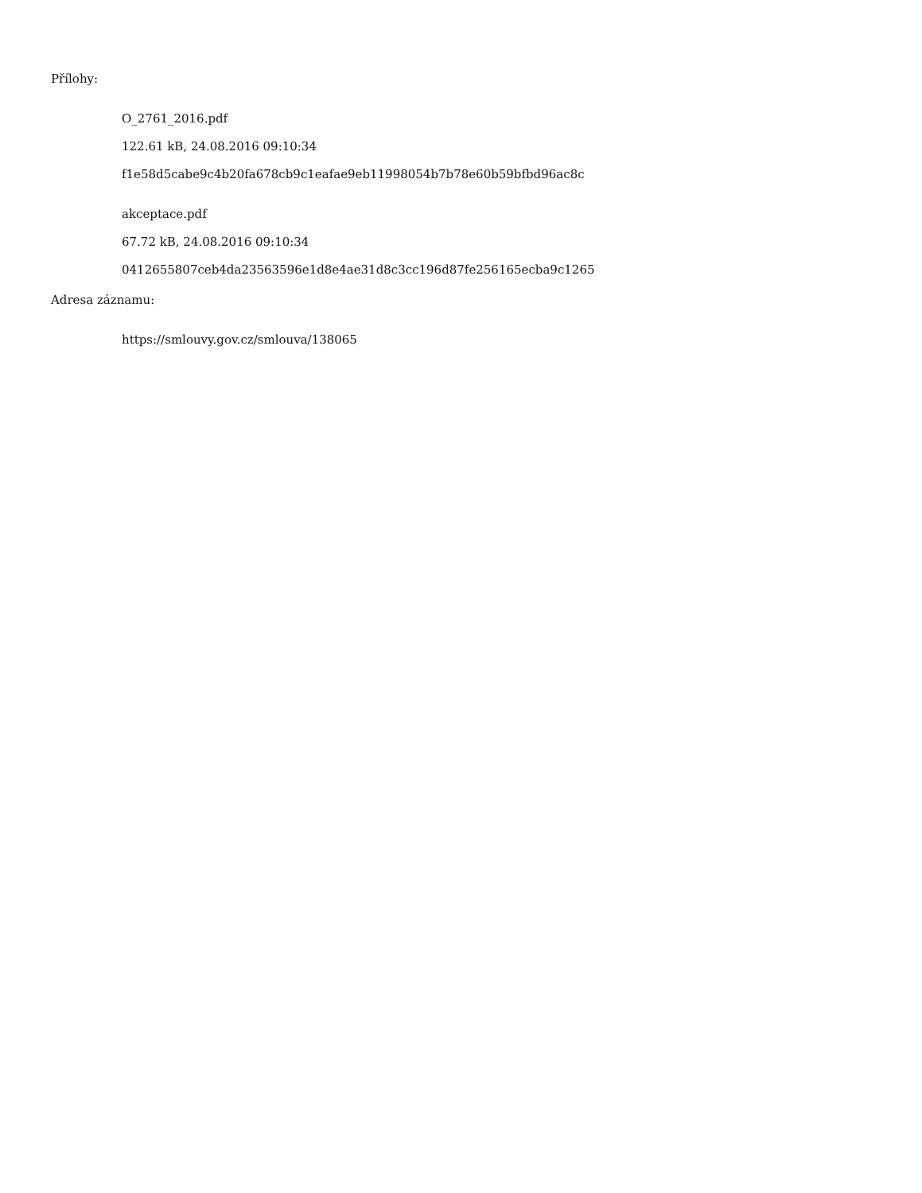Přílohy:
O_2761_2016.pdf
122.61 kB, 24.08.2016 09:10:34
f1e58d5cabe9c4b20fa678cb9c1eafae9eb11998054b7b78e60b59bfbd96ac8c
akceptace.pdf
67.72 kB, 24.08.2016 09:10:34
0412655807ceb4da23563596e1d8e4ae31d8c3cc196d87fe256165ecba9c1265
Adresa záznamu:
https://smlouvy.gov.cz/smlouva/138065